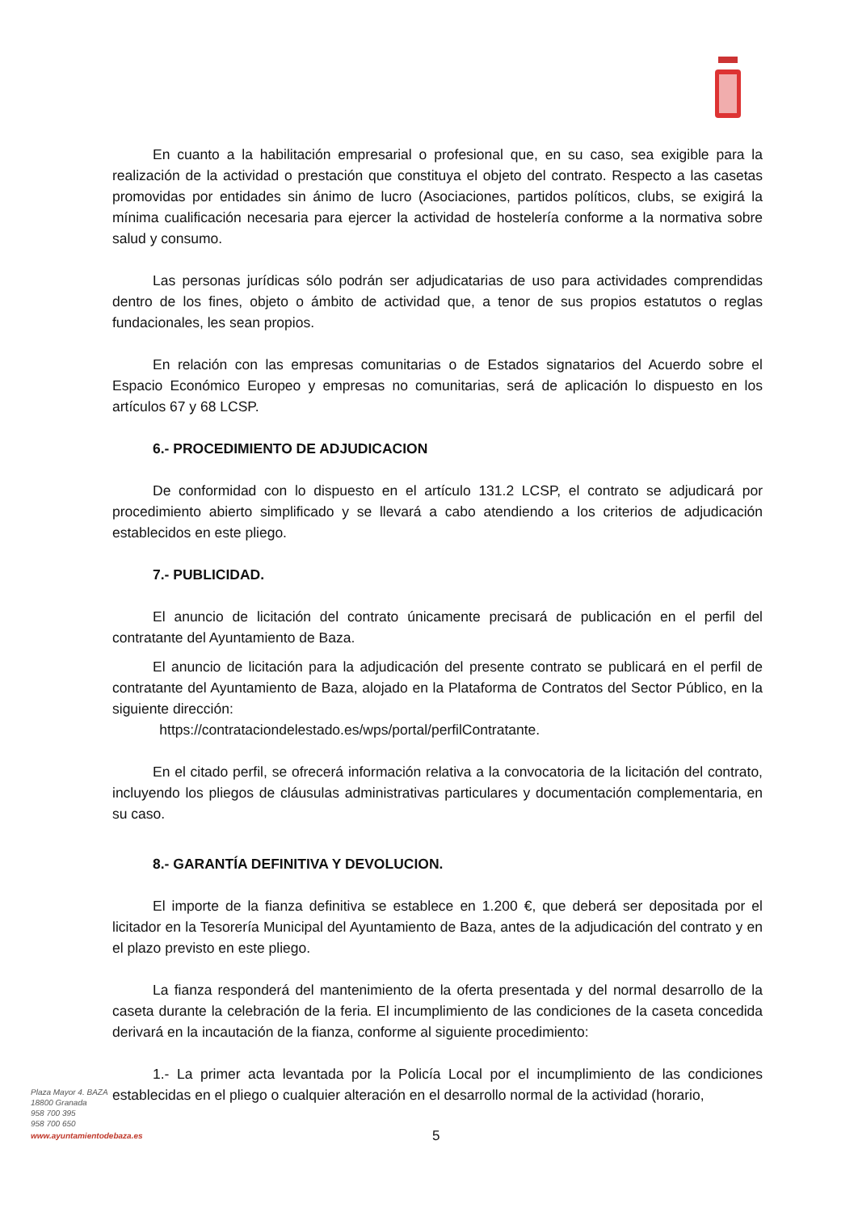En cuanto a la habilitación empresarial o profesional que, en su caso, sea exigible para la realización de la actividad o prestación que constituya el objeto del contrato. Respecto a las casetas promovidas por entidades sin ánimo de lucro (Asociaciones, partidos políticos, clubs, se exigirá la mínima cualificación necesaria para ejercer la actividad de hostelería conforme a la normativa sobre salud y consumo.
Las personas jurídicas sólo podrán ser adjudicatarias de uso para actividades comprendidas dentro de los fines, objeto o ámbito de actividad que, a tenor de sus propios estatutos o reglas fundacionales, les sean propios.
En relación con las empresas comunitarias o de Estados signatarios del Acuerdo sobre el Espacio Económico Europeo y empresas no comunitarias, será de aplicación lo dispuesto en los artículos 67 y 68 LCSP.
6.- PROCEDIMIENTO DE ADJUDICACION
De conformidad con lo dispuesto en el artículo 131.2 LCSP, el contrato se adjudicará por procedimiento abierto simplificado y se llevará a cabo atendiendo a los criterios de adjudicación establecidos en este pliego.
7.- PUBLICIDAD.
El anuncio de licitación del contrato únicamente precisará de publicación en el perfil del contratante del Ayuntamiento de Baza.
El anuncio de licitación para la adjudicación del presente contrato se publicará en el perfil de contratante del Ayuntamiento de Baza, alojado en la Plataforma de Contratos del Sector Público, en la siguiente dirección:
https://contrataciondelestado.es/wps/portal/perfilContratante.
En el citado perfil, se ofrecerá información relativa a la convocatoria de la licitación del contrato, incluyendo los pliegos de cláusulas administrativas particulares y documentación complementaria, en su caso.
8.- GARANTÍA DEFINITIVA Y DEVOLUCION.
El importe de la fianza definitiva se establece en 1.200 €, que deberá ser depositada por el licitador en la Tesorería Municipal del Ayuntamiento de Baza, antes de la adjudicación del contrato y en el plazo previsto en este pliego.
La fianza responderá del mantenimiento de la oferta presentada y del normal desarrollo de la caseta durante la celebración de la feria. El incumplimiento de las condiciones de la caseta concedida derivará en la incautación de la fianza, conforme al siguiente procedimiento:
1.- La primer acta levantada por la Policía Local por el incumplimiento de las condiciones establecidas en el pliego o cualquier alteración en el desarrollo normal de la actividad (horario,
Plaza Mayor 4. BAZA
18800 Granada
958 700 395
958 700 650
www.ayuntamientodebaza.es 5